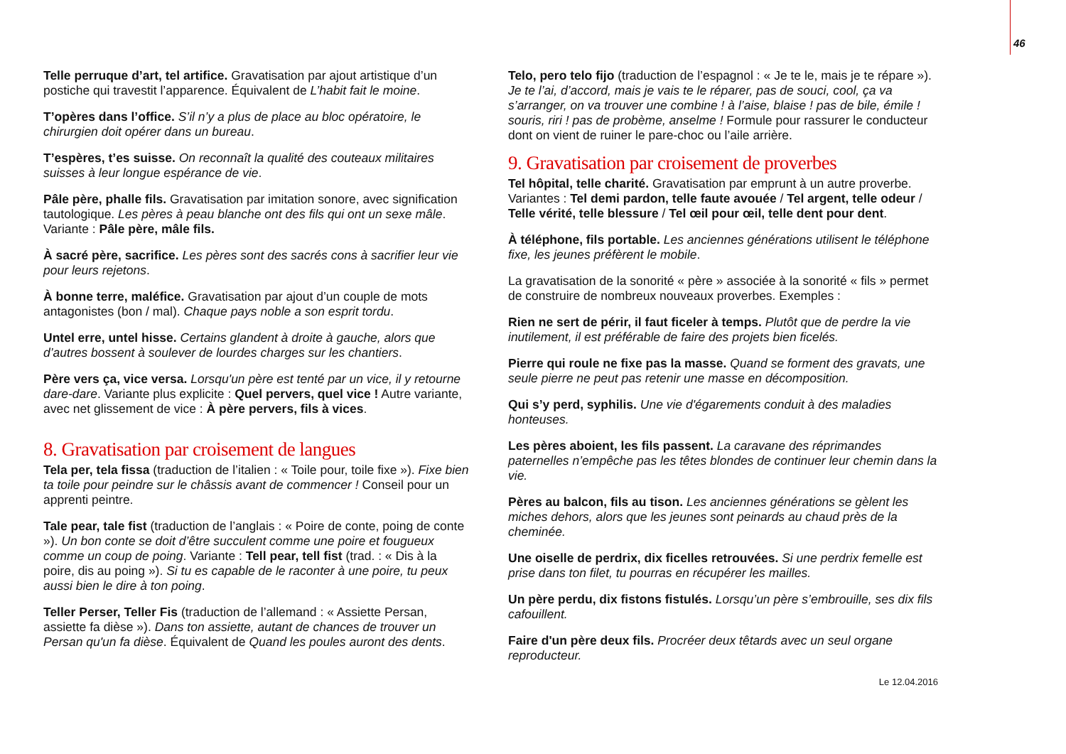46
Telle perruque d’art, tel artifice. Gravatisation par ajout artistique d’un postiche qui travestit l’apparence. Équivalent de L’habit fait le moine.
T’opères dans l’office. S’il n’y a plus de place au bloc opératoire, le chirurgien doit opérer dans un bureau.
T’espères, t’es suisse. On reconnaît la qualité des couteaux militaires suisses à leur longue espérance de vie.
Pâle père, phalle fils. Gravatisation par imitation sonore, avec signification tautologique. Les pères à peau blanche ont des fils qui ont un sexe mâle. Variante : Pâle père, mâle fils.
À sacré père, sacrifice. Les pères sont des sacrés cons à sacrifier leur vie pour leurs rejetons.
À bonne terre, maléfice. Gravatisation par ajout d’un couple de mots antagonistes (bon / mal). Chaque pays noble a son esprit tordu.
Untel erre, untel hisse. Certains glandent à droite à gauche, alors que d’autres bossent à soulever de lourdes charges sur les chantiers.
Père vers ça, vice versa. Lorsqu'un père est tenté par un vice, il y retourne dare-dare. Variante plus explicite : Quel pervers, quel vice ! Autre variante, avec net glissement de vice : À père pervers, fils à vices.
8. Gravatisation par croisement de langues
Tela per, tela fissa (traduction de l’italien : « Toile pour, toile fixe »). Fixe bien ta toile pour peindre sur le châssis avant de commencer ! Conseil pour un apprenti peintre.
Tale pear, tale fist (traduction de l’anglais : « Poire de conte, poing de conte »). Un bon conte se doit d’être succulent comme une poire et fougueux comme un coup de poing. Variante : Tell pear, tell fist (trad. : « Dis à la poire, dis au poing »). Si tu es capable de le raconter à une poire, tu peux aussi bien le dire à ton poing.
Teller Perser, Teller Fis (traduction de l’allemand : « Assiette Persan, assiette fa dièse »). Dans ton assiette, autant de chances de trouver un Persan qu'un fa dièse. Équivalent de Quand les poules auront des dents.
Telo, pero telo fijo (traduction de l’espagnol : « Je te le, mais je te répare »). Je te l’ai, d’accord, mais je vais te le réparer, pas de souci, cool, ça va s’arranger, on va trouver une combine ! à l’aise, blaise ! pas de bile, émile ! souris, riri ! pas de probème, anselme ! Formule pour rassurer le conducteur dont on vient de ruiner le pare-choc ou l’aile arrière.
9. Gravatisation par croisement de proverbes
Tel hôpital, telle charité. Gravatisation par emprunt à un autre proverbe. Variantes : Tel demi pardon, telle faute avouée / Tel argent, telle odeur / Telle vérité, telle blessure / Tel œil pour œil, telle dent pour dent.
À téléphone, fils portable. Les anciennes générations utilisent le téléphone fixe, les jeunes préfèrent le mobile.
La gravatisation de la sonorité « père » associée à la sonorité « fils » permet de construire de nombreux nouveaux proverbes. Exemples :
Rien ne sert de périr, il faut ficeler à temps. Plutôt que de perdre la vie inutilement, il est préférable de faire des projets bien ficelés.
Pierre qui roule ne fixe pas la masse. Quand se forment des gravats, une seule pierre ne peut pas retenir une masse en décomposition.
Qui s’y perd, syphilis. Une vie d'égarements conduit à des maladies honteuses.
Les pères aboient, les fils passent. La caravane des réprimandes paternelles n’empêche pas les têtes blondes de continuer leur chemin dans la vie.
Pères au balcon, fils au tison. Les anciennes générations se gèlent les miches dehors, alors que les jeunes sont peinards au chaud près de la cheminée.
Une oiselle de perdrix, dix ficelles retrouvées. Si une perdrix femelle est prise dans ton filet, tu pourras en récupérer les mailles.
Un père perdu, dix fistons fistulés. Lorsqu’un père s’embrouille, ses dix fils cafouillent.
Faire d'un père deux fils. Procréer deux têtards avec un seul organe reproducteur.
Le 12.04.2016